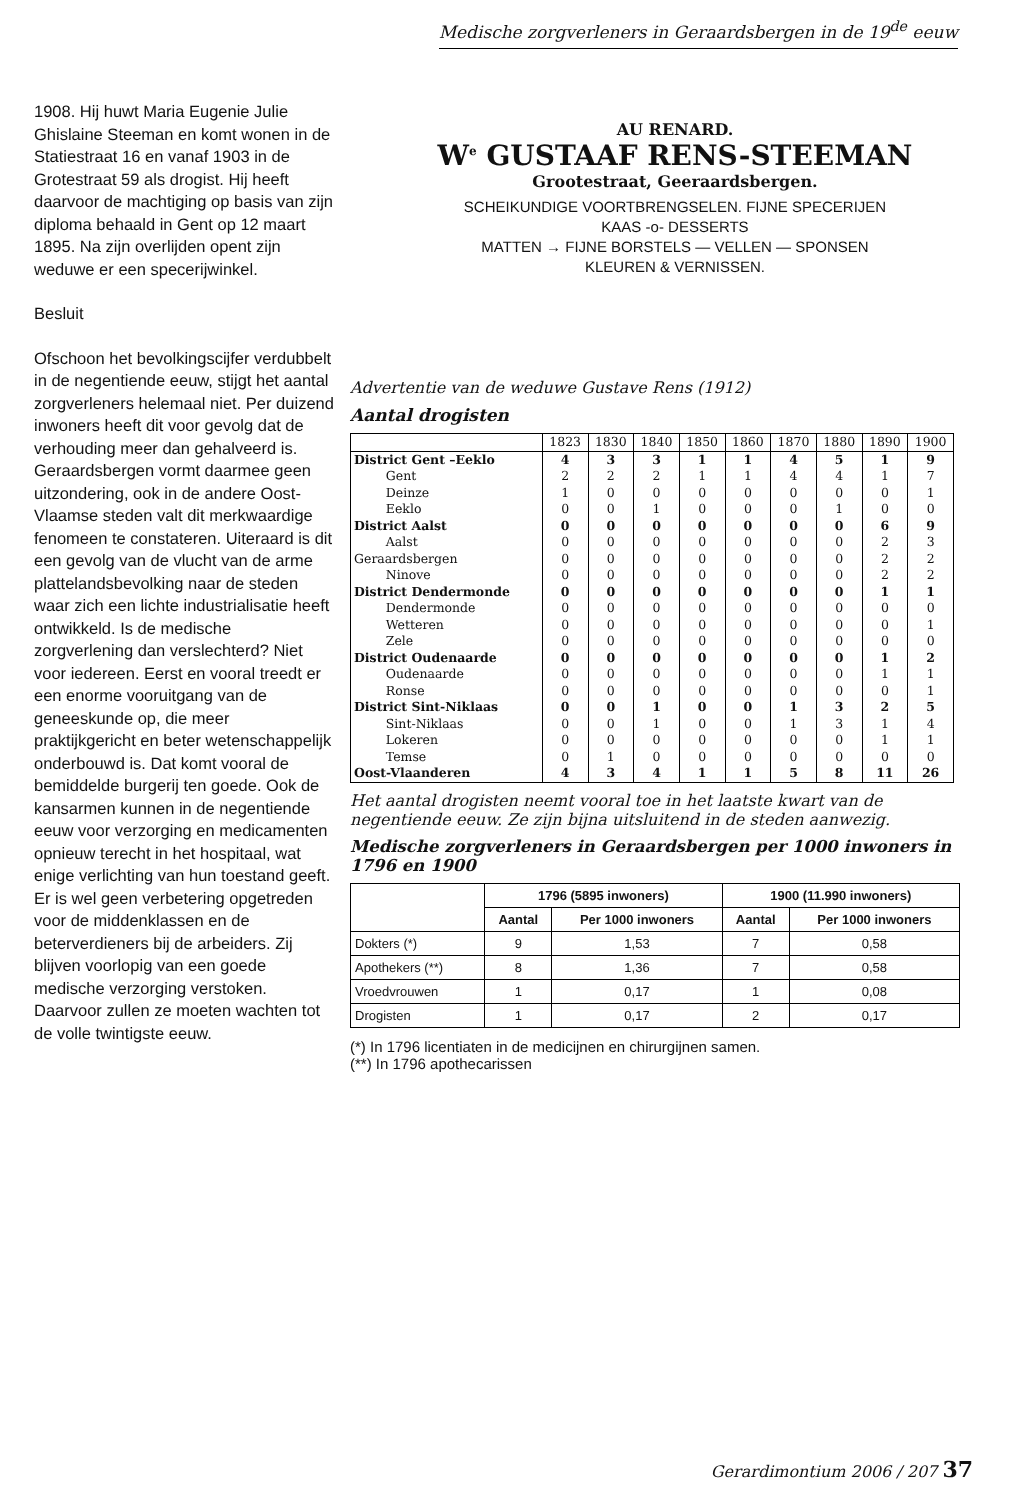Medische zorgverleners in Geraardsbergen in de 19<sup>de</sup> eeuw
1908. Hij huwt Maria Eugenie Julie Ghislaine Steeman en komt wonen in de Statiestraat 16 en vanaf 1903 in de Grotestraat 59 als drogist. Hij heeft daarvoor de machtiging op basis van zijn diploma behaald in Gent op 12 maart 1895. Na zijn overlijden opent zijn weduwe er een specerijwinkel.
Besluit
Ofschoon het bevolkingscijfer verdubbelt in de negentiende eeuw, stijgt het aantal zorgverleners helemaal niet. Per duizend inwoners heeft dit voor gevolg dat de verhouding meer dan gehalveerd is. Geraardsbergen vormt daarmee geen uitzondering, ook in de andere Oost-Vlaamse steden valt dit merkwaardige fenomeen te constateren. Uiteraard is dit een gevolg van de vlucht van de arme plattelandsbevolking naar de steden waar zich een lichte industrialisatie heeft ontwikkeld. Is de medische zorgverlening dan verslechterd? Niet voor iedereen. Eerst en vooral treedt er een enorme vooruitgang van de geneeskunde op, die meer praktijkgericht en beter wetenschappelijk onderbouwd is. Dat komt vooral de bemiddelde burgerij ten goede. Ook de kansarmen kunnen in de negentiende eeuw voor verzorging en medicamenten opnieuw terecht in het hospitaal, wat enige verlichting van hun toestand geeft. Er is wel geen verbetering opgetreden voor de middenklassen en de beterverdieners bij de arbeiders. Zij blijven voorlopig van een goede medische verzorging verstoken. Daarvoor zullen ze moeten wachten tot de volle twintigste eeuw.
AU RENARD.
W<sup>e</sup> GUSTAAF RENS-STEEMAN
Grootestraat, Geeraardsbergen.
SCHEIKUNDIGE VOORTBRENGSELEN. FIJNE SPECERIJEN
KAAS -o- DESSERTS
MATTEN → FIJNE BORSTELS — VELLEN — SPONSEN
KLEUREN & VERNISSEN.
Advertentie van de weduwe Gustave Rens (1912)
Aantal drogisten
| | 1823 | 1830 | 1840 | 1850 | 1860 | 1870 | 1880 | 1890 | 1900 |
| --- | --- | --- | --- | --- | --- | --- | --- | --- | --- |
| District Gent –Eeklo | 4 | 3 | 3 | 1 | 1 | 4 | 5 | 1 | 9 |
| Gent | 2 | 2 | 2 | 1 | 1 | 4 | 4 | 1 | 7 |
| Deinze | 1 | 0 | 0 | 0 | 0 | 0 | 0 | 0 | 1 |
| Eeklo | 0 | 0 | 1 | 0 | 0 | 0 | 1 | 0 | 0 |
| District Aalst | 0 | 0 | 0 | 0 | 0 | 0 | 0 | 6 | 9 |
| Aalst | 0 | 0 | 0 | 0 | 0 | 0 | 0 | 2 | 3 |
| Geraardsbergen | 0 | 0 | 0 | 0 | 0 | 0 | 0 | 2 | 2 |
| Ninove | 0 | 0 | 0 | 0 | 0 | 0 | 0 | 2 | 2 |
| District Dendermonde | 0 | 0 | 0 | 0 | 0 | 0 | 0 | 1 | 1 |
| Dendermonde | 0 | 0 | 0 | 0 | 0 | 0 | 0 | 0 | 0 |
| Wetteren | 0 | 0 | 0 | 0 | 0 | 0 | 0 | 0 | 1 |
| Zele | 0 | 0 | 0 | 0 | 0 | 0 | 0 | 0 | 0 |
| District Oudenaarde | 0 | 0 | 0 | 0 | 0 | 0 | 0 | 1 | 2 |
| Oudenaarde | 0 | 0 | 0 | 0 | 0 | 0 | 0 | 1 | 1 |
| Ronse | 0 | 0 | 0 | 0 | 0 | 0 | 0 | 0 | 1 |
| District Sint-Niklaas | 0 | 0 | 1 | 0 | 0 | 1 | 3 | 2 | 5 |
| Sint-Niklaas | 0 | 0 | 1 | 0 | 0 | 1 | 3 | 1 | 4 |
| Lokeren | 0 | 0 | 0 | 0 | 0 | 0 | 0 | 1 | 1 |
| Temse | 0 | 1 | 0 | 0 | 0 | 0 | 0 | 0 | 0 |
| Oost-Vlaanderen | 4 | 3 | 4 | 1 | 1 | 5 | 8 | 11 | 26 |
Het aantal drogisten neemt vooral toe in het laatste kwart van de negentiende eeuw. Ze zijn bijna uitsluitend in de steden aanwezig.
Medische zorgverleners in Geraardsbergen per 1000 inwoners in 1796 en 1900
| | 1796 (5895 inwoners) | | 1900 (11.990 inwoners) | |
| --- | --- | --- | --- | --- |
| | Aantal | Per 1000 inwoners | Aantal | Per 1000 inwoners |
| Dokters (*) | 9 | 1,53 | 7 | 0,58 |
| Apothekers (**) | 8 | 1,36 | 7 | 0,58 |
| Vroedvrouwen | 1 | 0,17 | 1 | 0,08 |
| Drogisten | 1 | 0,17 | 2 | 0,17 |
(*) In 1796 licentiaten in de medicijnen en chirurgijnen samen.
(**) In 1796 apothecarissen
Gerardimontium 2006 / 207 37